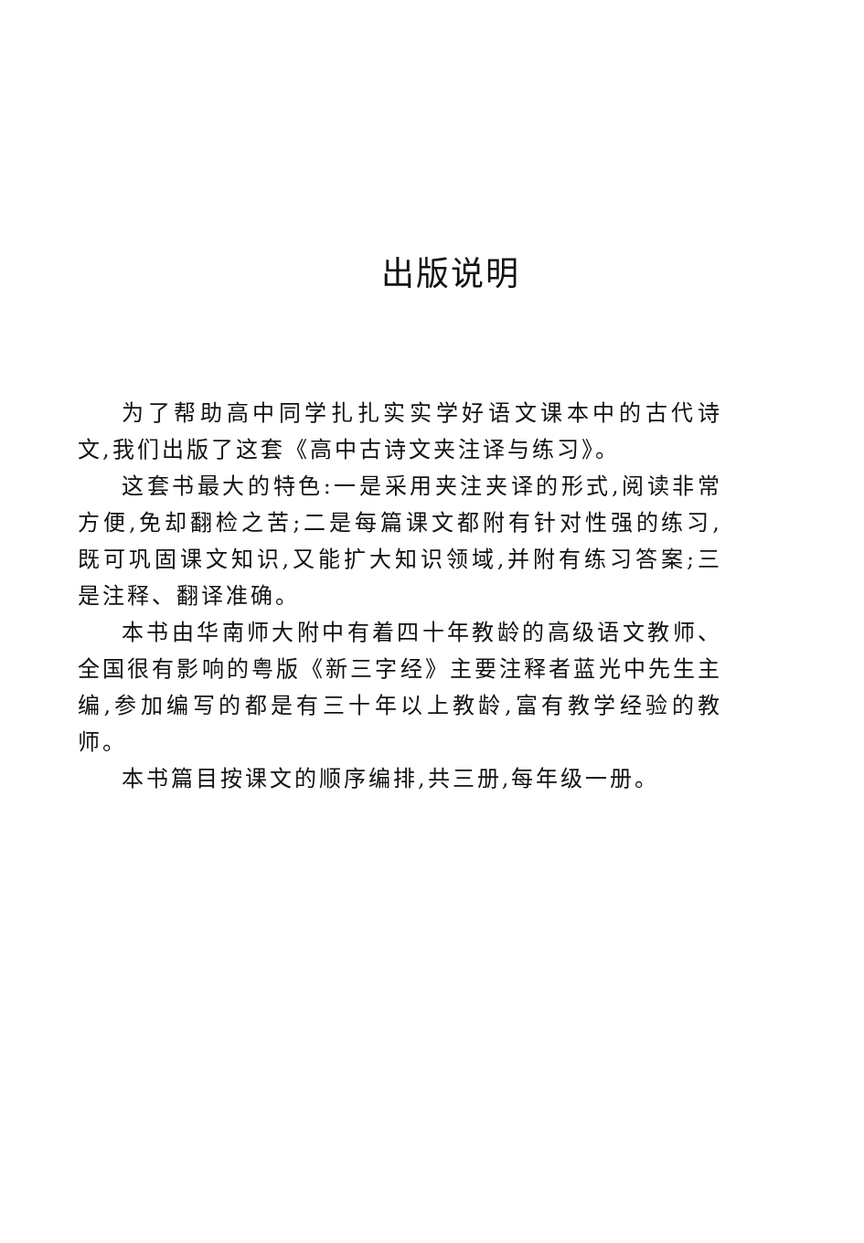出版说明
为了帮助高中同学扎扎实实学好语文课本中的古代诗文,我们出版了这套《高中古诗文夹注译与练习》。
这套书最大的特色:一是采用夹注夹译的形式,阅读非常方便,免却翻检之苦;二是每篇课文都附有针对性强的练习,既可巩固课文知识,又能扩大知识领域,并附有练习答案;三是注释、翻译准确。
本书由华南师大附中有着四十年教龄的高级语文教师、全国很有影响的粤版《新三字经》主要注释者蓝光中先生主编,参加编写的都是有三十年以上教龄,富有教学经验的教师。
本书篇目按课文的顺序编排,共三册,每年级一册。